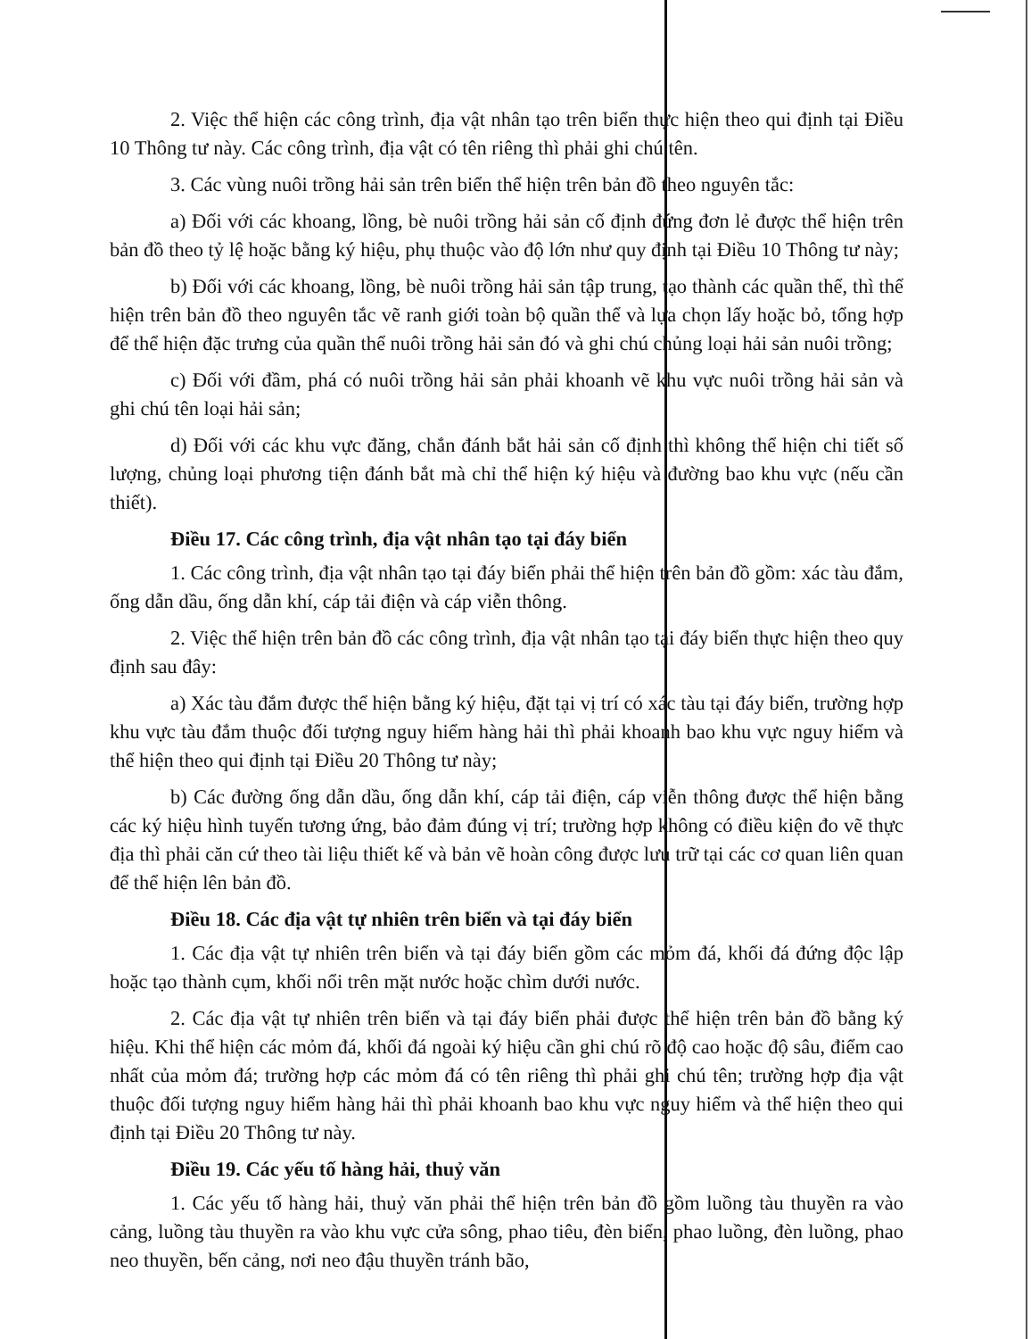2. Việc thể hiện các công trình, địa vật nhân tạo trên biển thực hiện theo qui định tại Điều 10 Thông tư này. Các công trình, địa vật có tên riêng thì phải ghi chú tên.
3. Các vùng nuôi trồng hải sản trên biển thể hiện trên bản đồ theo nguyên tắc:
a) Đối với các khoang, lồng, bè nuôi trồng hải sản cố định đứng đơn lẻ được thể hiện trên bản đồ theo tỷ lệ hoặc bằng ký hiệu, phụ thuộc vào độ lớn như quy định tại Điều 10 Thông tư này;
b) Đối với các khoang, lồng, bè nuôi trồng hải sản tập trung, tạo thành các quần thể, thì thể hiện trên bản đồ theo nguyên tắc vẽ ranh giới toàn bộ quần thể và lựa chọn lấy hoặc bỏ, tổng hợp để thể hiện đặc trưng của quần thể nuôi trồng hải sản đó và ghi chú chủng loại hải sản nuôi trồng;
c) Đối với đầm, phá có nuôi trồng hải sản phải khoanh vẽ khu vực nuôi trồng hải sản và ghi chú tên loại hải sản;
d) Đối với các khu vực đăng, chắn đánh bắt hải sản cố định thì không thể hiện chi tiết số lượng, chủng loại phương tiện đánh bắt mà chỉ thể hiện ký hiệu và đường bao khu vực (nếu cần thiết).
Điều 17. Các công trình, địa vật nhân tạo tại đáy biển
1. Các công trình, địa vật nhân tạo tại đáy biển phải thể hiện trên bản đồ gồm: xác tàu đắm, ống dẫn dầu, ống dẫn khí, cáp tải điện và cáp viễn thông.
2. Việc thể hiện trên bản đồ các công trình, địa vật nhân tạo tại đáy biển thực hiện theo quy định sau đây:
a) Xác tàu đắm được thể hiện bằng ký hiệu, đặt tại vị trí có xác tàu tại đáy biển, trường hợp khu vực tàu đắm thuộc đối tượng nguy hiểm hàng hải thì phải khoanh bao khu vực nguy hiểm và thể hiện theo qui định tại Điều 20 Thông tư này;
b) Các đường ống dẫn dầu, ống dẫn khí, cáp tải điện, cáp viễn thông được thể hiện bằng các ký hiệu hình tuyến tương ứng, bảo đảm đúng vị trí; trường hợp không có điều kiện đo vẽ thực địa thì phải căn cứ theo tài liệu thiết kế và bản vẽ hoàn công được lưu trữ tại các cơ quan liên quan để thể hiện lên bản đồ.
Điều 18. Các địa vật tự nhiên trên biển và tại đáy biển
1. Các địa vật tự nhiên trên biển và tại đáy biển gồm các mỏm đá, khối đá đứng độc lập hoặc tạo thành cụm, khối nổi trên mặt nước hoặc chìm dưới nước.
2. Các địa vật tự nhiên trên biển và tại đáy biển phải được thể hiện trên bản đồ bằng ký hiệu. Khi thể hiện các mỏm đá, khối đá ngoài ký hiệu cần ghi chú rõ độ cao hoặc độ sâu, điểm cao nhất của mỏm đá; trường hợp các mỏm đá có tên riêng thì phải ghi chú tên; trường hợp địa vật thuộc đối tượng nguy hiểm hàng hải thì phải khoanh bao khu vực nguy hiểm và thể hiện theo qui định tại Điều 20 Thông tư này.
Điều 19. Các yếu tố hàng hải, thuỷ văn
1. Các yếu tố hàng hải, thuỷ văn phải thể hiện trên bản đồ gồm luồng tàu thuyền ra vào cảng, luồng tàu thuyền ra vào khu vực cửa sông, phao tiêu, đèn biển, phao luồng, đèn luồng, phao neo thuyền, bến cảng, nơi neo đậu thuyền tránh bão,